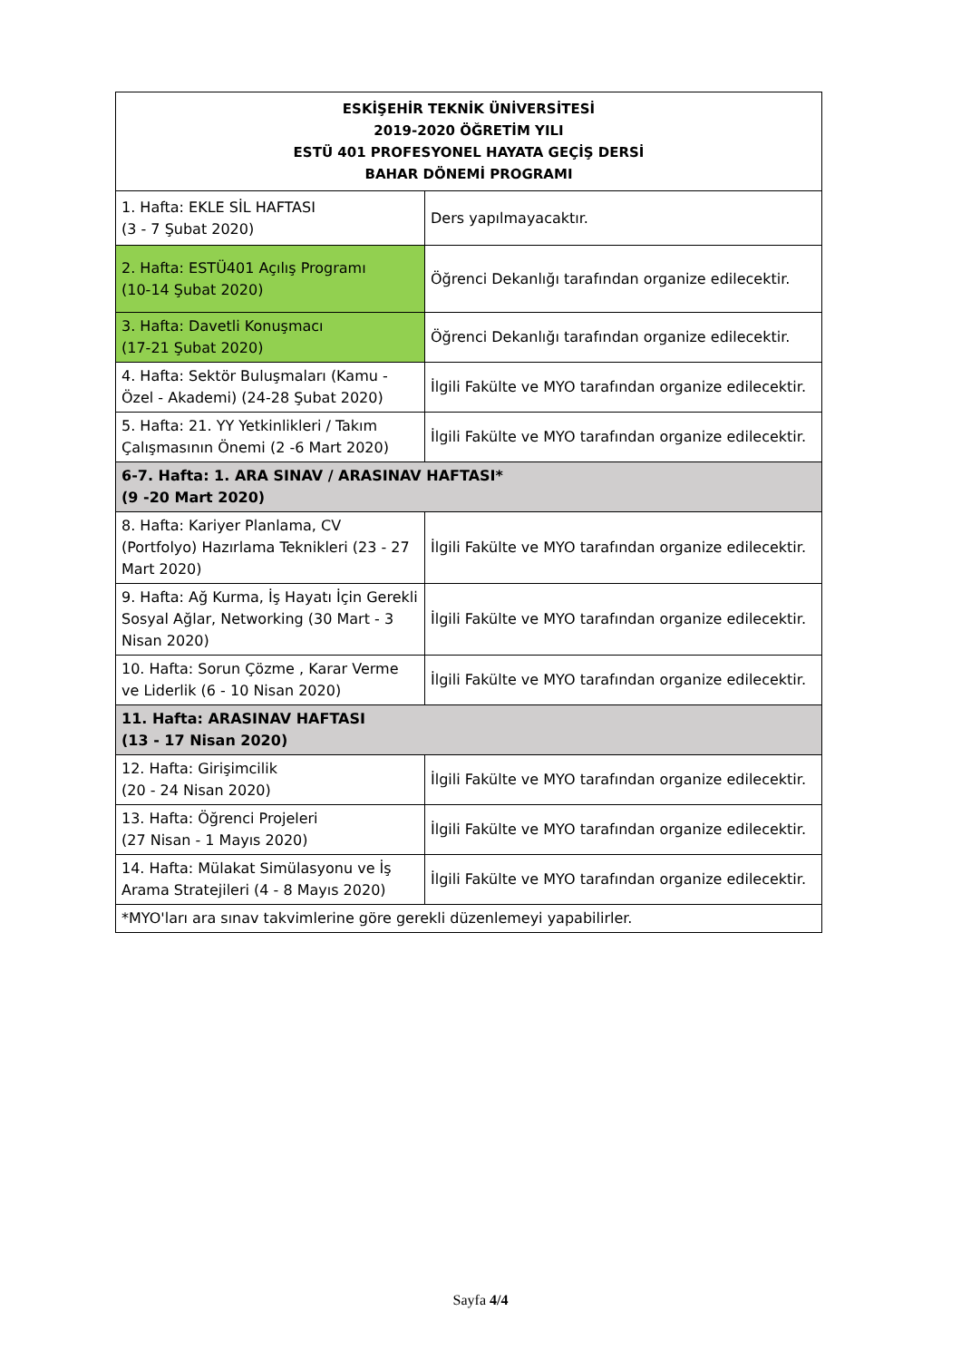| ESKİŞEHİR TEKNİK ÜNİVERSİTESİ 2019-2020 ÖĞRETİM YILI ESTÜ 401 PROFESYONEL HAYATA GEÇİŞ DERSİ BAHAR DÖNEMİ PROGRAMI | |
| --- | --- |
| 1. Hafta: EKLE SİL HAFTASI (3 - 7 Şubat 2020) | Ders yapılmayacaktır. |
| 2. Hafta: ESTÜ401 Açılış Programı (10-14 Şubat 2020) | Öğrenci Dekanlığı tarafından organize edilecektir. |
| 3. Hafta: Davetli Konuşmacı (17-21 Şubat 2020) | Öğrenci Dekanlığı tarafından organize edilecektir. |
| 4. Hafta: Sektör Buluşmaları (Kamu - Özel - Akademi) (24-28 Şubat 2020) | İlgili Fakülte ve MYO tarafından organize edilecektir. |
| 5. Hafta: 21. YY Yetkinlikleri / Takım Çalışmasının Önemi (2 -6 Mart 2020) | İlgili Fakülte ve MYO tarafından organize edilecektir. |
| 6-7. Hafta: 1. ARA SINAV / ARASINAV HAFTASI* (9 -20 Mart 2020) | |
| 8. Hafta: Kariyer Planlama, CV (Portfolyo) Hazırlama Teknikleri (23 - 27 Mart 2020) | İlgili Fakülte ve MYO tarafından organize edilecektir. |
| 9. Hafta: Ağ Kurma, İş Hayatı İçin Gerekli Sosyal Ağlar, Networking (30 Mart - 3 Nisan 2020) | İlgili Fakülte ve MYO tarafından organize edilecektir. |
| 10. Hafta: Sorun Çözme , Karar Verme ve Liderlik (6 - 10 Nisan 2020) | İlgili Fakülte ve MYO tarafından organize edilecektir. |
| 11. Hafta: ARASINAV HAFTASI (13 - 17 Nisan 2020) | |
| 12. Hafta: Girişimcilik (20 - 24 Nisan 2020) | İlgili Fakülte ve MYO tarafından organize edilecektir. |
| 13. Hafta: Öğrenci Projeleri (27 Nisan - 1 Mayıs 2020) | İlgili Fakülte ve MYO tarafından organize edilecektir. |
| 14. Hafta: Mülakat Simülasyonu ve İş Arama Stratejileri (4 - 8 Mayıs 2020) | İlgili Fakülte ve MYO tarafından organize edilecektir. |
| *MYO'ları ara sınav takvimlerine göre gerekli düzenlemeyi yapabilirler. | |
Sayfa 4/4